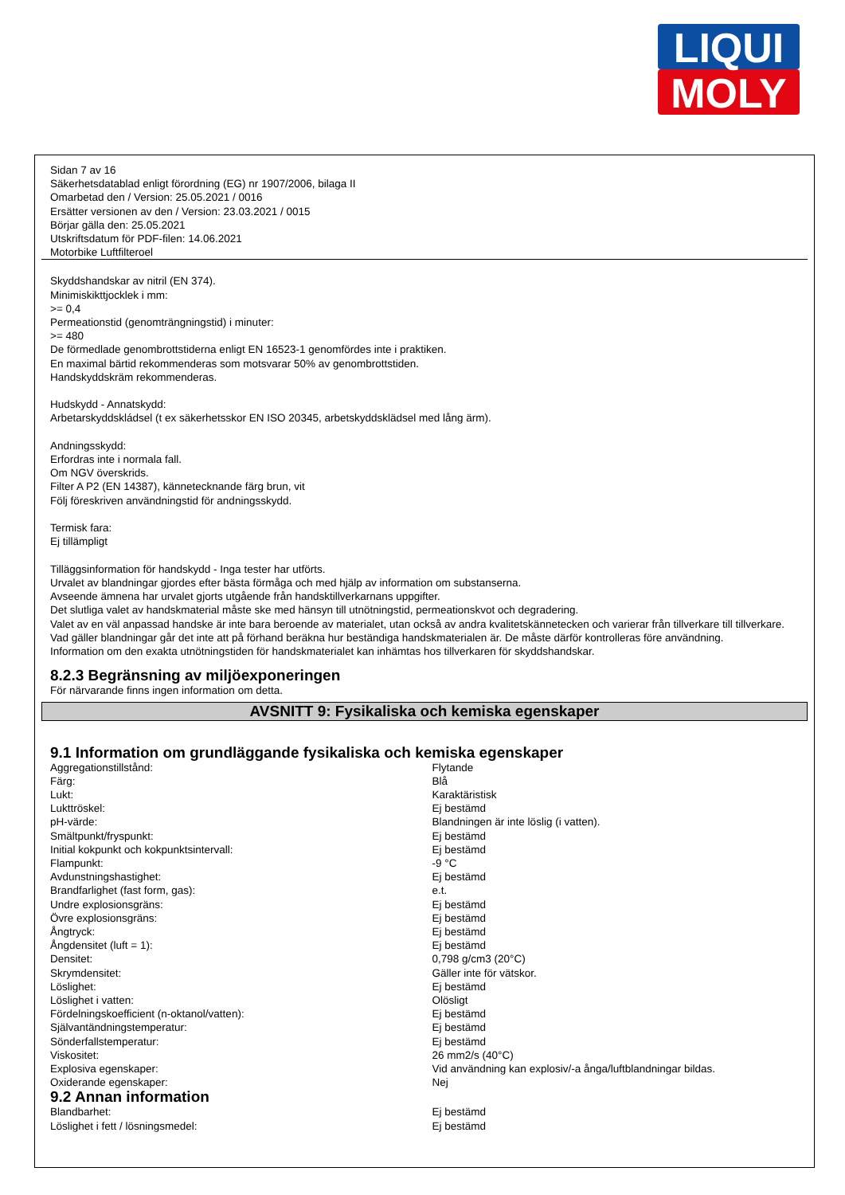LIQUI
MOLY
Sidan 7 av 16
Säkerhetsdatablad enligt förordning (EG) nr 1907/2006, bilaga II
Omarbetad den / Version: 25.05.2021 / 0016
Ersätter versionen av den / Version: 23.03.2021 / 0015
Börjar gälla den: 25.05.2021
Utskriftsdatum för PDF-filen: 14.06.2021
Motorbike Luftfilteroel
Skyddshandskar av nitril (EN 374).
Minimiskikttjocklek i mm:
>= 0,4
Permeationstid (genomträngningstid) i minuter:
>= 480
De förmedlade genombrottstiderna enligt EN 16523-1 genomfördes inte i praktiken.
En maximal bärtid rekommenderas som motsvarar 50% av genombrottstiden.
Handskyddskräm rekommenderas.
Hudskydd - Annatskydd:
Arbetarskyddskládsel (t ex säkerhetsskor EN ISO 20345, arbetskyddsklädsel med lång ärm).
Andningsskydd:
Erfordras inte i normala fall.
Om NGV överskrids.
Filter A P2 (EN 14387), kännetecknande färg brun, vit
Följ föreskriven användningstid för andningsskydd.
Termisk fara:
Ej tillämpligt
Tilläggsinformation för handskydd - Inga tester har utförts.
Urvalet av blandningar gjordes efter bästa förmåga och med hjälp av information om substanserna.
Avseende ämnena har urvalet gjorts utgående från handsktillverkarnans uppgifter.
Det slutliga valet av handskmaterial måste ske med hänsyn till utnötningstid, permeationskvot och degradering.
Valet av en väl anpassad handske är inte bara beroende av materialet, utan också av andra kvalitetskännetecken och varierar från tillverkare till tillverkare.
Vad gäller blandningar går det inte att på förhand beräkna hur beständiga handskmaterialen är. De måste därför kontrolleras före användning.
Information om den exakta utnötningstiden för handskmaterialet kan inhämtas hos tillverkaren för skyddshandskar.
8.2.3 Begränsning av miljöexponeringen
För närvarande finns ingen information om detta.
AVSNITT 9: Fysikaliska och kemiska egenskaper
9.1 Information om grundläggande fysikaliska och kemiska egenskaper
| Aggregationstillstånd: | Flytande |
| Färg: | Blå |
| Lukt: | Karaktäristisk |
| Lukttröskel: | Ej bestämd |
| pH-värde: | Blandningen är inte löslig (i vatten). |
| Smältpunkt/fryspunkt: | Ej bestämd |
| Initial kokpunkt och kokpunktsintervall: | Ej bestämd |
| Flampunkt: | -9 °C |
| Avdunstningshastighet: | Ej bestämd |
| Brandfarlighet (fast form, gas): | e.t. |
| Undre explosionsgräns: | Ej bestämd |
| Övre explosionsgräns: | Ej bestämd |
| Ångtryck: | Ej bestämd |
| Ångdensitet (luft = 1): | Ej bestämd |
| Densitet: | 0,798 g/cm3 (20°C) |
| Skrymdensitet: | Gäller inte för vätskor. |
| Löslighet: | Ej bestämd |
| Löslighet i vatten: | Olösligt |
| Fördelningskoefficient (n-oktanol/vatten): | Ej bestämd |
| Självantändningstemperatur: | Ej bestämd |
| Sönderfallstemperatur: | Ej bestämd |
| Viskositet: | 26 mm2/s (40°C) |
| Explosiva egenskaper: | Vid användning kan explosiv/-a ånga/luftblandningar bildas. |
| Oxiderande egenskaper: | Nej |
9.2 Annan information
| Blandbarhet: | Ej bestämd |
| Löslighet i fett / lösningsmedel: | Ej bestämd |